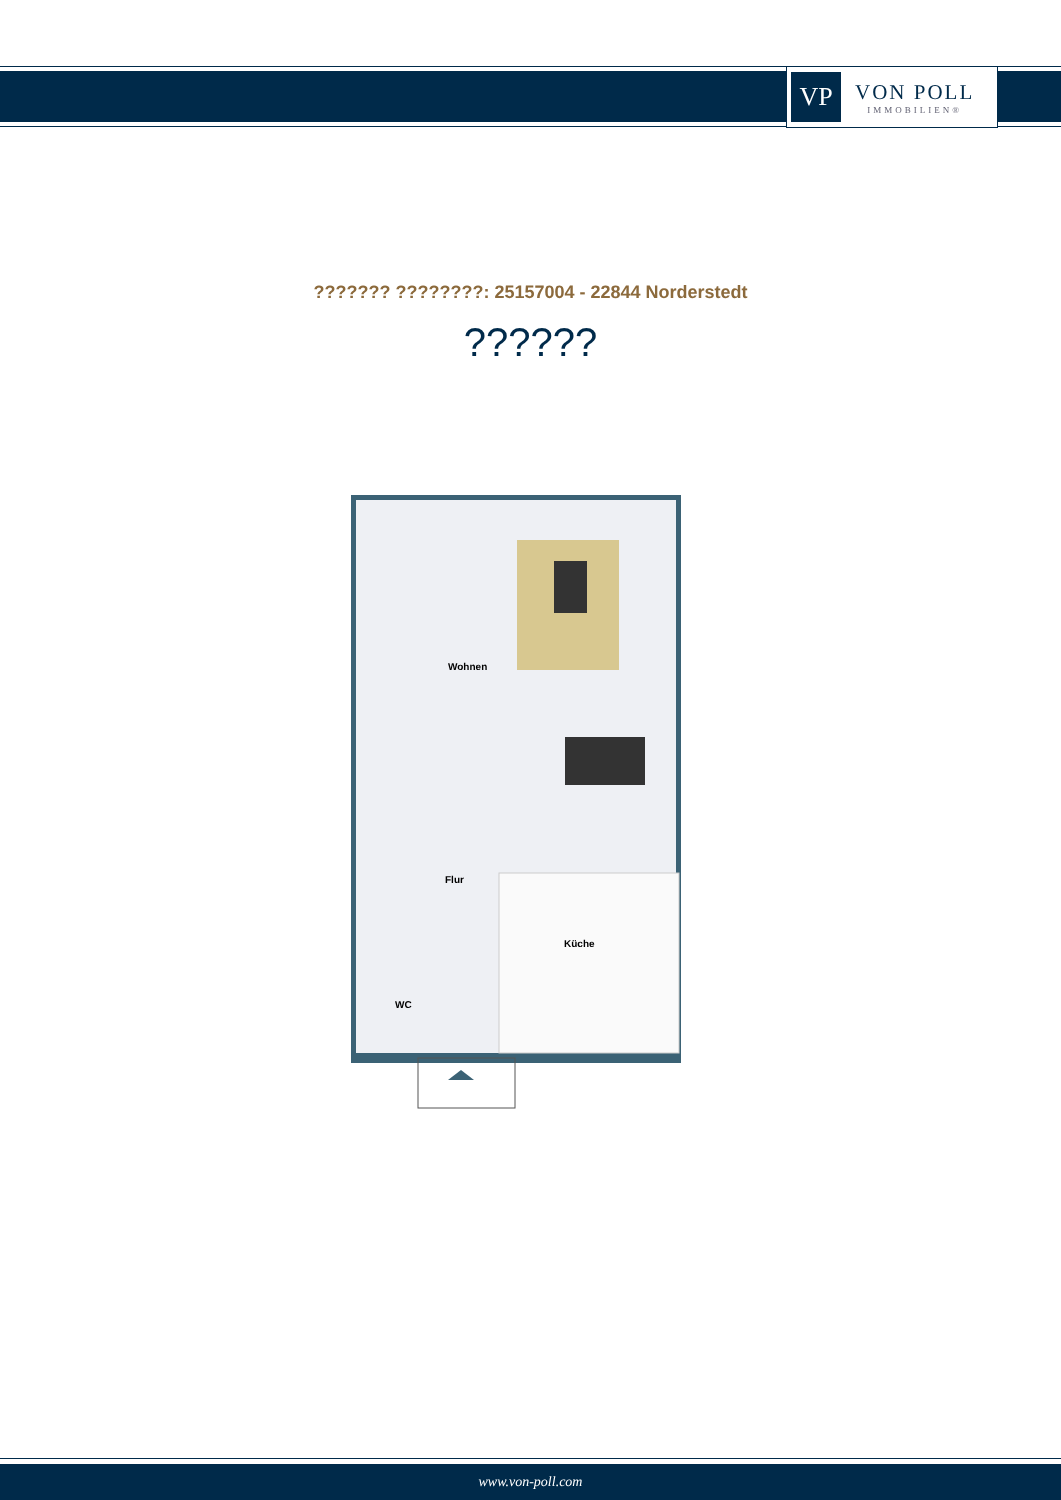VP
VON POLL
IMMOBILIEN®
??????? ????????: 25157004 - 22844 Norderstedt
??????
Wohnen
Flur
Küche
WC
www.von-poll.com